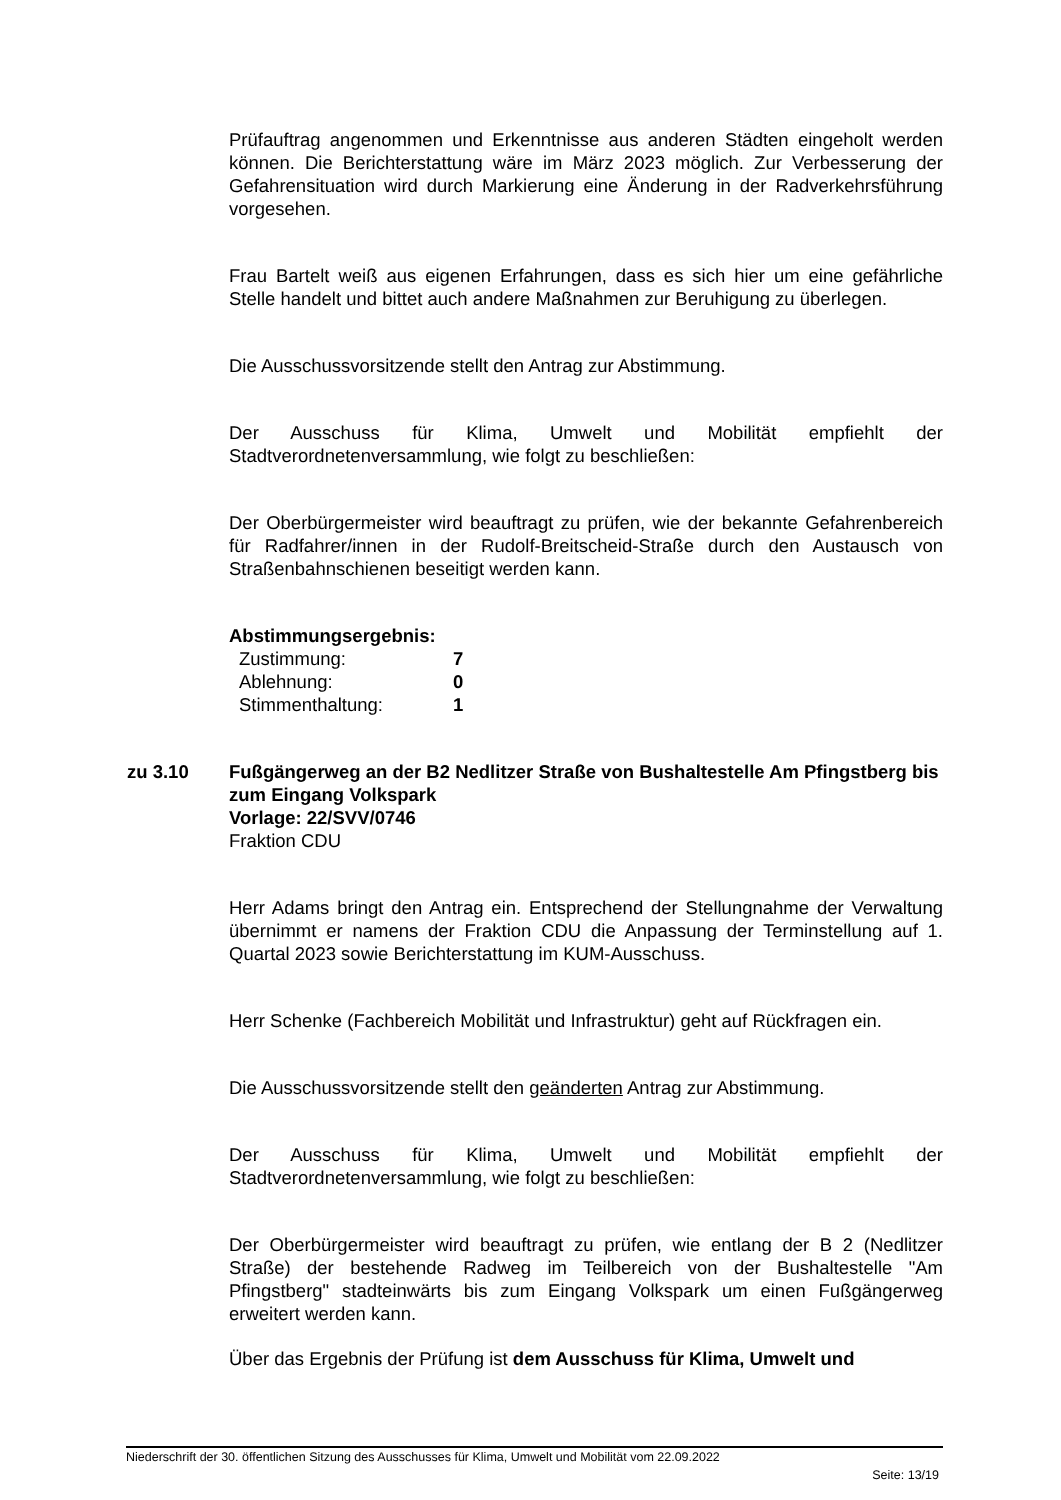Prüfauftrag angenommen und Erkenntnisse aus anderen Städten eingeholt werden können. Die Berichterstattung wäre im März 2023 möglich. Zur Verbesserung der Gefahrensituation wird durch Markierung eine Änderung in der Radverkehrsführung vorgesehen.
Frau Bartelt weiß aus eigenen Erfahrungen, dass es sich hier um eine gefährliche Stelle handelt und bittet auch andere Maßnahmen zur Beruhigung zu überlegen.
Die Ausschussvorsitzende stellt den Antrag zur Abstimmung.
Der Ausschuss für Klima, Umwelt und Mobilität empfiehlt der Stadtverordnetenversammlung, wie folgt zu beschließen:
Der Oberbürgermeister wird beauftragt zu prüfen, wie der bekannte Gefahrenbereich für Radfahrer/innen in der Rudolf-Breitscheid-Straße durch den Austausch von Straßenbahnschienen beseitigt werden kann.
Abstimmungsergebnis:
| Zustimmung: | 7 |
| Ablehnung: | 0 |
| Stimmenthaltung: | 1 |
zu 3.10 Fußgängerweg an der B2 Nedlitzer Straße von Bushaltestelle Am Pfingstberg bis zum Eingang Volkspark
Vorlage: 22/SVV/0746
Fraktion CDU
Herr Adams bringt den Antrag ein. Entsprechend der Stellungnahme der Verwaltung übernimmt er namens der Fraktion CDU die Anpassung der Terminstellung auf 1. Quartal 2023 sowie Berichterstattung im KUM-Ausschuss.
Herr Schenke (Fachbereich Mobilität und Infrastruktur) geht auf Rückfragen ein.
Die Ausschussvorsitzende stellt den geänderten Antrag zur Abstimmung.
Der Ausschuss für Klima, Umwelt und Mobilität empfiehlt der Stadtverordnetenversammlung, wie folgt zu beschließen:
Der Oberbürgermeister wird beauftragt zu prüfen, wie entlang der B 2 (Nedlitzer Straße) der bestehende Radweg im Teilbereich von der Bushaltestelle "Am Pfingstberg" stadteinwärts bis zum Eingang Volkspark um einen Fußgängerweg erweitert werden kann.
Über das Ergebnis der Prüfung ist dem Ausschuss für Klima, Umwelt und
Niederschrift der 30. öffentlichen Sitzung des Ausschusses für Klima, Umwelt und Mobilität vom 22.09.2022
Seite: 13/19